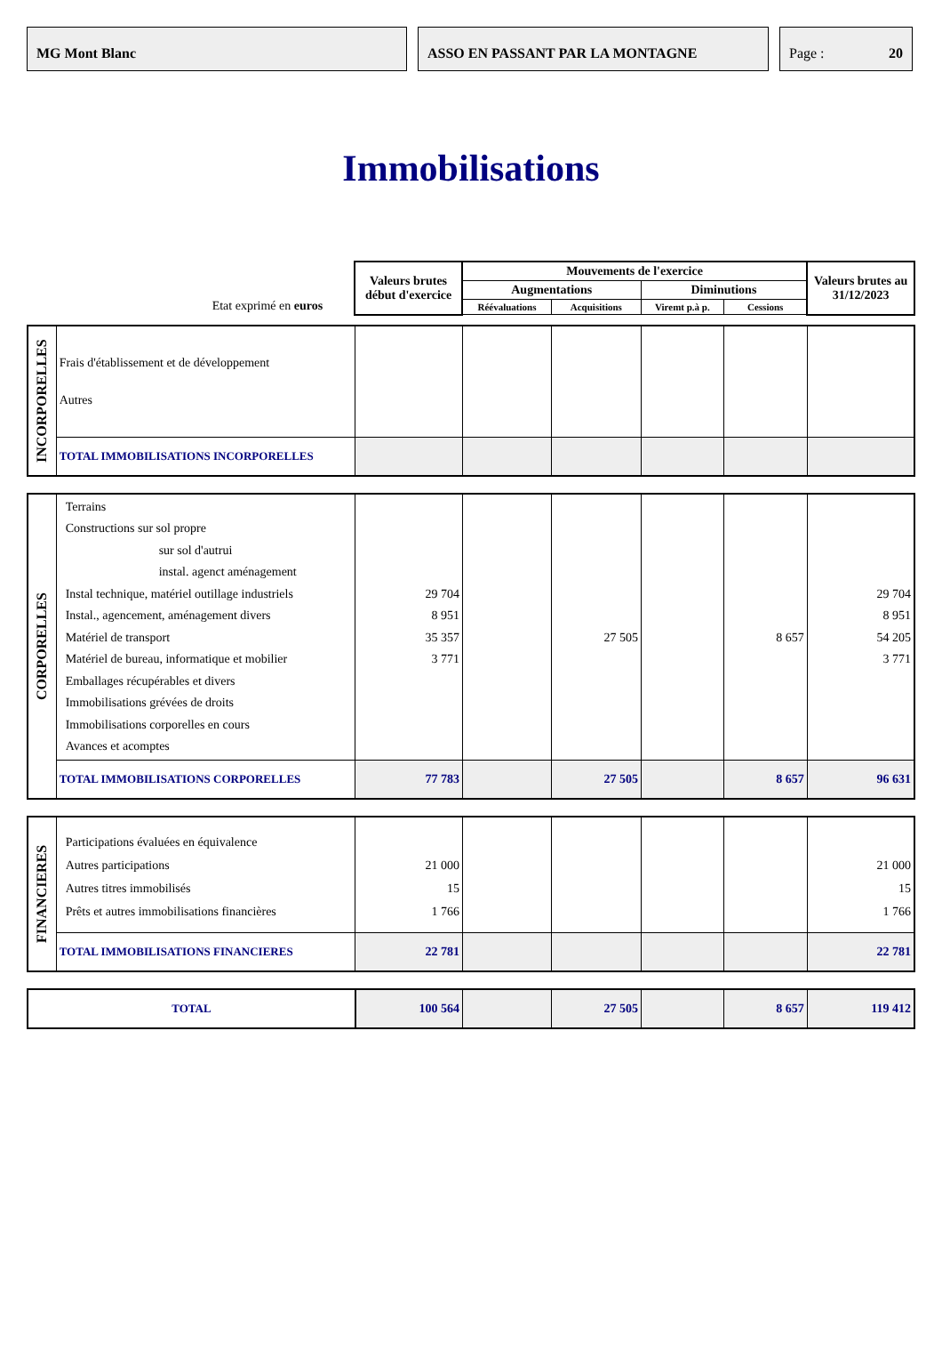MG Mont Blanc ASSO EN PASSANT PAR LA MONTAGNE Page : 20
Immobilisations
| Etat exprimé en euros | Valeurs brutes début d'exercice | Mouvements de l'exercice | | | | Valeurs brutes au 31/12/2023 |
| | | Augmentations | | Diminutions | | |
| | | Réévaluations | Acquisitions | Viremt p.à p. | Cessions | |
| INCORPORELLES | Frais d'établissement et de développement Autres | | | | | | |
| | TOTAL IMMOBILISATIONS INCORPORELLES | | | | | | |
| CORPORELLES | Terrains Constructions sur sol propre sur sol d'autrui instal. agenct aménagement Instal technique, matériel outillage industriels Instal., agencement, aménagement divers Matériel de transport Matériel de bureau, informatique et mobilier Emballages récupérables et divers Immobilisations grévées de droits Immobilisations corporelles en cours Avances et acomptes | 29 704 8 951 35 357 3 771 | | 27 505 | | 8 657 | 29 704 8 951 54 205 3 771 |
| | TOTAL IMMOBILISATIONS CORPORELLES | 77 783 | | 27 505 | | 8 657 | 96 631 |
| FINANCIERES | Participations évaluées en équivalence Autres participations Autres titres immobilisés Prêts et autres immobilisations financières | 21 000 15 1 766 | | | | | 21 000 15 1 766 |
| | TOTAL IMMOBILISATIONS FINANCIERES | 22 781 | | | | | 22 781 |
| TOTAL | 100 564 | | 27 505 | | 8 657 | 119 412 |